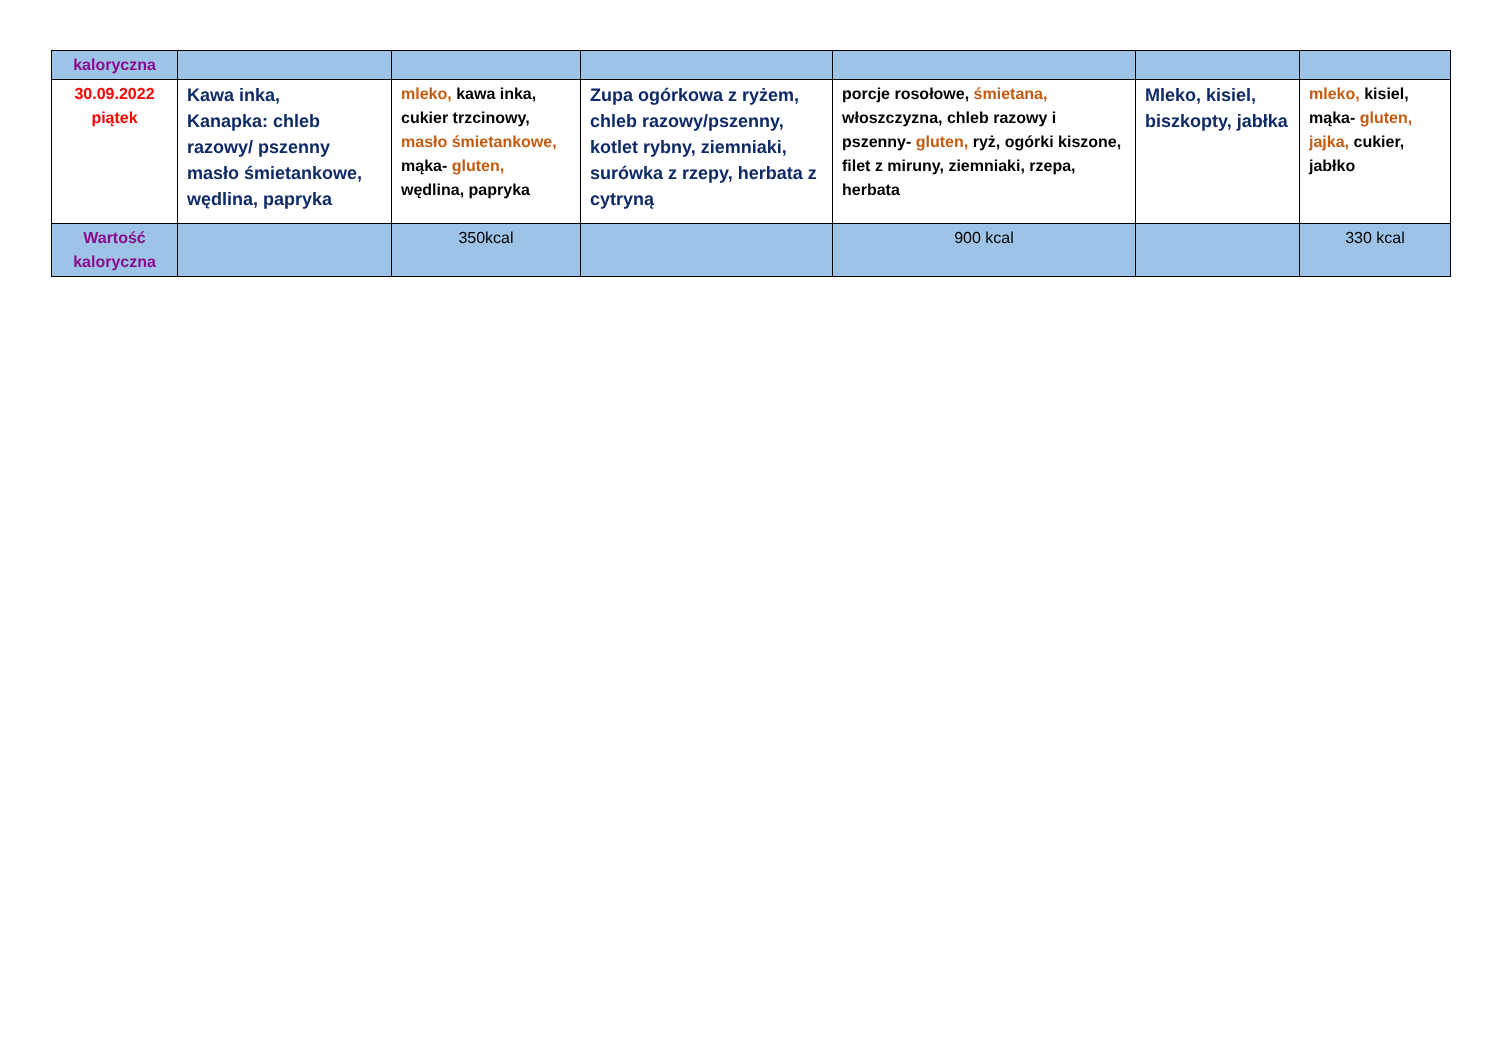| kaloryczna | | | | | | |
| 30.09.2022 piątek | Kawa inka, Kanapka: chleb razowy/ pszenny masło śmietankowe, wędlina, papryka | mleko, kawa inka, cukier trzcinowy, masło śmietankowe, mąka- gluten, wędlina, papryka | Zupa ogórkowa z ryżem, chleb razowy/pszenny, kotlet rybny, ziemniaki, surówka z rzepy, herbata z cytryną | porcje rosołowe, śmietana, włoszczyzna, chleb razowy i pszenny- gluten, ryż, ogórki kiszone, filet z miruny, ziemniaki, rzepa, herbata | Mleko, kisiel, biszkopty, jabłka | mleko, kisiel, mąka- gluten, jajka, cukier, jabłko |
| Wartość kaloryczna | | 350kcal | | 900 kcal | | 330 kcal |